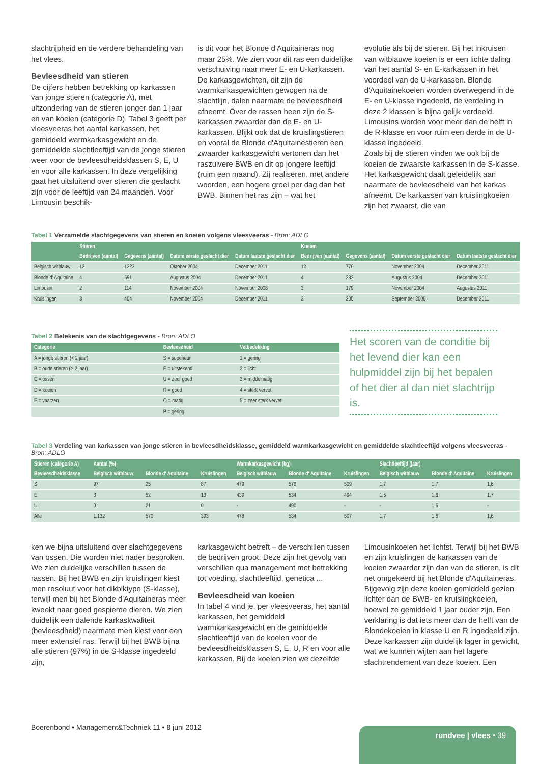slachtrijpheid en de verdere behandeling van het vlees.
Bevleesdheid van stieren
De cijfers hebben betrekking op karkassen van jonge stieren (categorie A), met uitzondering van de stieren jonger dan 1 jaar en van koeien (categorie D). Tabel 3 geeft per vleesveeras het aantal karkassen, het gemiddeld warmkarkasgewicht en de gemiddelde slachtleeftijd van de jonge stieren weer voor de bevleesdheidsklassen S, E, U en voor alle karkassen. In deze vergelijking gaat het uitsluitend over stieren die geslacht zijn voor de leeftijd van 24 maanden. Voor Limousin beschik-
is dit voor het Blonde d'Aquitaineras nog maar 25%. We zien voor dit ras een duidelijke verschuiving naar meer E- en U-karkassen.
De karkasgewichten, dit zijn de warmkarkasgewichten gewogen na de slachtlijn, dalen naarmate de bevleesdheid afneemt. Over de rassen heen zijn de S-karkassen zwaarder dan de E- en U-karkassen. Blijkt ook dat de kruislingstieren en vooral de Blonde d'Aquitainestieren een zwaarder karkasgewicht vertonen dan het raszuivere BWB en dit op jongere leeftijd (ruim een maand). Zij realiseren, met andere woorden, een hogere groei per dag dan het BWB. Binnen het ras zijn – wat het
evolutie als bij de stieren. Bij het inkruisen van witblauwe koeien is er een lichte daling van het aantal S- en E-karkassen in het voordeel van de U-karkassen. Blonde d'Aquitainekoeien worden overwegend in de E- en U-klasse ingedeeld, de verdeling in deze 2 klassen is bijna gelijk verdeeld. Limousins worden voor meer dan de helft in de R-klasse en voor ruim een derde in de U-klasse ingedeeld.
Zoals bij de stieren vinden we ook bij de koeien de zwaarste karkassen in de S-klasse. Het karkasgewicht daalt geleidelijk aan naarmate de bevleesdheid van het karkas afneemt. De karkassen van kruislingkoeien zijn het zwaarst, die van
Tabel 1 Verzamelde slachtgegevens van stieren en koeien volgens vleesveeras - Bron: ADLO
| | Stieren | | | | Koeien | | | |
| --- | --- | --- | --- | --- | --- | --- | --- | --- |
| | Bedrijven (aantal) | Gegevens (aantal) | Datum eerste geslacht dier | Datum laatste geslacht dier | Bedrijven (aantal) | Gegevens (aantal) | Datum eerste geslacht dier | Datum laatste geslacht dier |
| Belgisch witblauw | 12 | 1223 | Oktober 2004 | December 2011 | 12 | 776 | November 2004 | December 2011 |
| Blonde d' Aquitaine | 4 | 591 | Augustus 2004 | December 2011 | 4 | 382 | Augustus 2004 | December 2011 |
| Limousin | 2 | 114 | November 2004 | November 2008 | 3 | 179 | November 2004 | Augustus 2011 |
| Kruislingen | 3 | 404 | November 2004 | December 2011 | 3 | 205 | September 2006 | December 2011 |
Tabel 2 Betekenis van de slachtgegevens - Bron: ADLO
| Categorie | Bevleesdheid | Vetbedekking |
| --- | --- | --- |
| A = jonge stieren (< 2 jaar) | S = superieur | 1 = gering |
| B = oude stieren (≥ 2 jaar) | E = uitstekend | 2 = licht |
| C = ossen | U = zeer goed | 3 = middelmatig |
| D = koeien | R = goed | 4 = sterk vervet |
| E = vaarzen | O = matig | 5 = zeer sterk vervet |
| | P = gering | |
Het scoren van de conditie bij het levend dier kan een hulpmiddel zijn bij het bepalen of het dier al dan niet slachtrijp is.
Tabel 3 Verdeling van karkassen van jonge stieren in bevleesdheidsklasse, gemiddeld warmkarkasgewicht en gemiddelde slachtleeftijd volgens vleesveeras - Bron: ADLO
| Stieren (categorie A) | Aantal (%) | | | Warmkarkasgewicht (kg) | | | Slachtleeftijd (jaar) | | |
| --- | --- | --- | --- | --- | --- | --- | --- | --- | --- |
| Bevleesdheidsklasse | Belgisch witblauw | Blonde d' Aquitaine | Kruislingen | Belgisch witblauw | Blonde d' Aquitaine | Kruislingen | Belgisch witblauw | Blonde d' Aquitaine | Kruislingen |
| S | 97 | 25 | 87 | 479 | 579 | 509 | 1,7 | 1,7 | 1,6 |
| E | 3 | 52 | 13 | 439 | 534 | 494 | 1,5 | 1,6 | 1,7 |
| U | 0 | 21 | 0 | - | 490 | - | - | 1,6 | - |
| Alle | 1.132 | 570 | 393 | 478 | 534 | 507 | 1,7 | 1,6 | 1,6 |
ken we bijna uitsluitend over slachtgegevens van ossen. Die worden niet nader besproken.
We zien duidelijke verschillen tussen de rassen. Bij het BWB en zijn kruislingen kiest men resoluut voor het dikbiktype (S-klasse), terwijl men bij het Blonde d'Aquitaineras meer kweekt naar goed gespierde dieren. We zien duidelijk een dalende karkaskwaliteit (bevleesdheid) naarmate men kiest voor een meer extensief ras. Terwijl bij het BWB bijna alle stieren (97%) in de S-klasse ingedeeld zijn,
karkasgewicht betreft – de verschillen tussen de bedrijven groot. Deze zijn het gevolg van verschillen qua management met betrekking tot voeding, slachtleeftijd, genetica ...
Bevleesdheid van koeien
In tabel 4 vind je, per vleesveeras, het aantal karkassen, het gemiddeld warmkarkasgewicht en de gemiddelde slachtleeftijd van de koeien voor de bevleesdheidsklassen S, E, U, R en voor alle karkassen. Bij de koeien zien we dezelfde
Limousinkoeien het lichtst. Terwijl bij het BWB en zijn kruislingen de karkassen van de koeien zwaarder zijn dan van de stieren, is dit net omgekeerd bij het Blonde d'Aquitaineras. Bijgevolg zijn deze koeien gemiddeld gezien lichter dan de BWB- en kruislingkoeien, hoewel ze gemiddeld 1 jaar ouder zijn. Een verklaring is dat iets meer dan de helft van de Blondekoeien in klasse U en R ingedeeld zijn. Deze karkassen zijn duidelijk lager in gewicht, wat we kunnen wijten aan het lagere slachtrendement van deze koeien. Een
Boerenbond • Management&Techniek 11 • 8 juni 2012
rundvee | vlees • 39